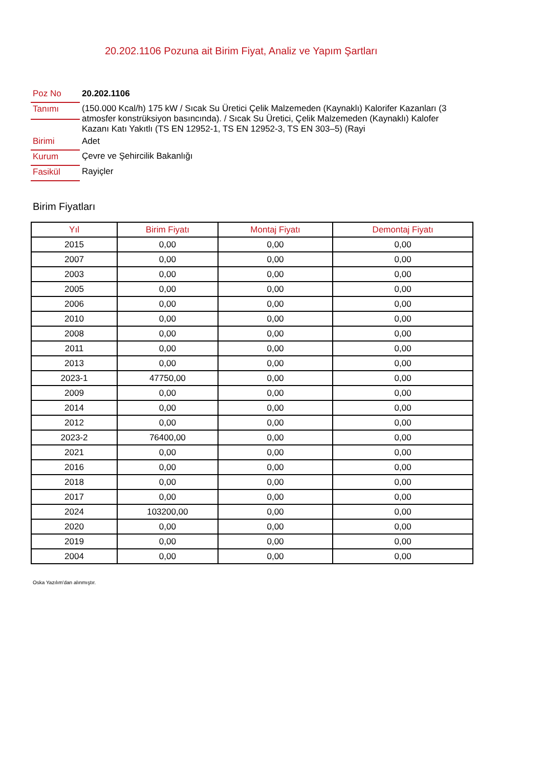20.202.1106 Pozuna ait Birim Fiyat, Analiz ve Yapım Şartları
| Poz No | 20.202.1106 |
| Tanımı | (150.000 Kcal/h) 175 kW / Sıcak Su Üretici Çelik Malzemeden (Kaynaklı) Kalorifer Kazanları (3 atmosfer konstrüksiyon basıncında). / Sıcak Su Üretici, Çelik Malzemeden (Kaynaklı) Kalofer Kazanı Katı Yakıtlı (TS EN 12952-1, TS EN 12952-3, TS EN 303–5) (Rayi |
| Birimi | Adet |
| Kurum | Çevre ve Şehircilik Bakanlığı |
| Fasikül | Rayiçler |
Birim Fiyatları
| Yıl | Birim Fiyatı | Montaj Fiyatı | Demontaj Fiyatı |
| --- | --- | --- | --- |
| 2015 | 0,00 | 0,00 | 0,00 |
| 2007 | 0,00 | 0,00 | 0,00 |
| 2003 | 0,00 | 0,00 | 0,00 |
| 2005 | 0,00 | 0,00 | 0,00 |
| 2006 | 0,00 | 0,00 | 0,00 |
| 2010 | 0,00 | 0,00 | 0,00 |
| 2008 | 0,00 | 0,00 | 0,00 |
| 2011 | 0,00 | 0,00 | 0,00 |
| 2013 | 0,00 | 0,00 | 0,00 |
| 2023-1 | 47750,00 | 0,00 | 0,00 |
| 2009 | 0,00 | 0,00 | 0,00 |
| 2014 | 0,00 | 0,00 | 0,00 |
| 2012 | 0,00 | 0,00 | 0,00 |
| 2023-2 | 76400,00 | 0,00 | 0,00 |
| 2021 | 0,00 | 0,00 | 0,00 |
| 2016 | 0,00 | 0,00 | 0,00 |
| 2018 | 0,00 | 0,00 | 0,00 |
| 2017 | 0,00 | 0,00 | 0,00 |
| 2024 | 103200,00 | 0,00 | 0,00 |
| 2020 | 0,00 | 0,00 | 0,00 |
| 2019 | 0,00 | 0,00 | 0,00 |
| 2004 | 0,00 | 0,00 | 0,00 |
Oska Yazılım'dan alınmıştır.